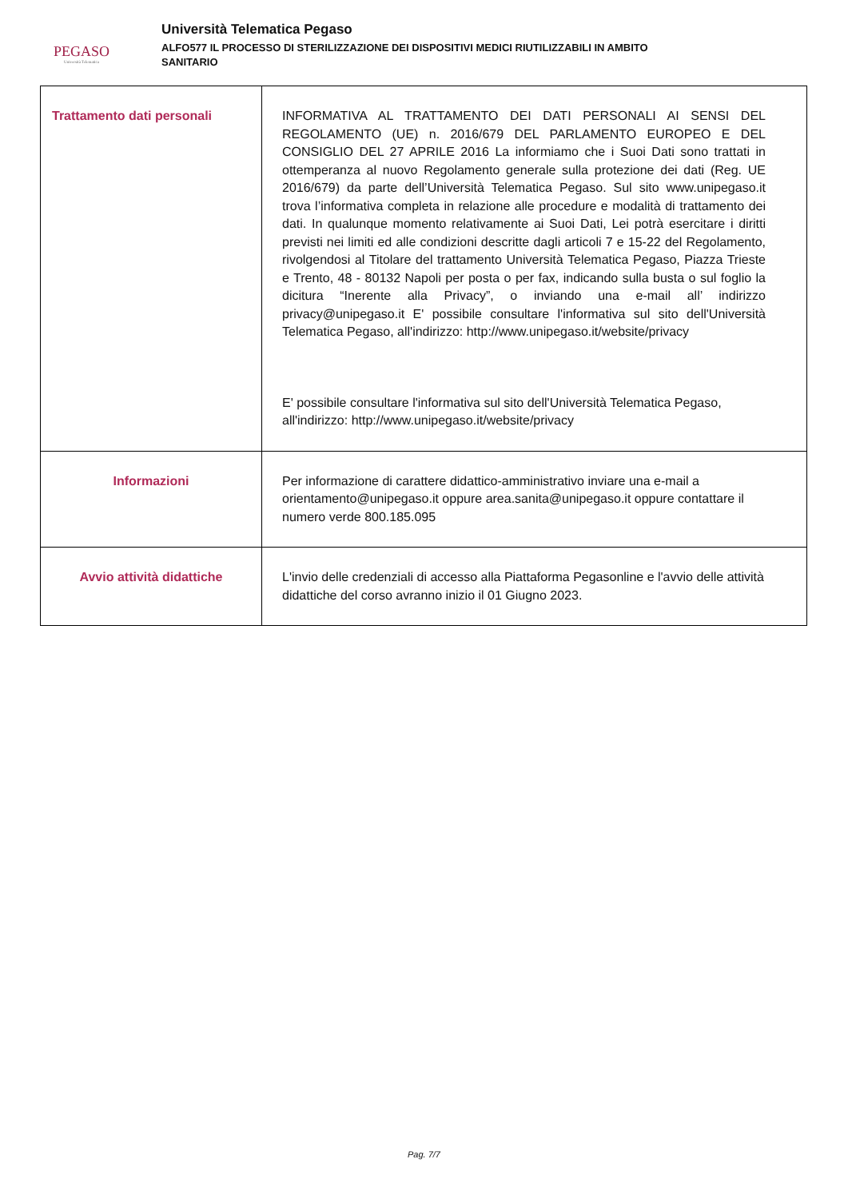PEGASO
Università Telematica
Università Telematica Pegaso
ALFO577 IL PROCESSO DI STERILIZZAZIONE DEI DISPOSITIVI MEDICI RIUTILIZZABILI IN AMBITO
SANITARIO
| Trattamento dati personali | INFORMATIVA AL TRATTAMENTO DEI DATI PERSONALI AI SENSI DEL REGOLAMENTO (UE) n. 2016/679 DEL PARLAMENTO EUROPEO E DEL CONSIGLIO DEL 27 APRILE 2016 La informiamo che i Suoi Dati sono trattati in ottemperanza al nuovo Regolamento generale sulla protezione dei dati (Reg. UE 2016/679) da parte dell’Università Telematica Pegaso. Sul sito www.unipegaso.it trova l’informativa completa in relazione alle procedure e modalità di trattamento dei dati. In qualunque momento relativamente ai Suoi Dati, Lei potrà esercitare i diritti previsti nei limiti ed alle condizioni descritte dagli articoli 7 e 15-22 del Regolamento, rivolgendosi al Titolare del trattamento Università Telematica Pegaso, Piazza Trieste e Trento, 48 - 80132 Napoli per posta o per fax, indicando sulla busta o sul foglio la dicitura “Inerente alla Privacy”, o inviando una e-mail all’ indirizzo privacy@unipegaso.it E' possibile consultare l'informativa sul sito dell'Università Telematica Pegaso, all'indirizzo: http://www.unipegaso.it/website/privacy E' possibile consultare l'informativa sul sito dell'Università Telematica Pegaso, all'indirizzo: http://www.unipegaso.it/website/privacy |
| Informazioni | Per informazione di carattere didattico-amministrativo inviare una e-mail a orientamento@unipegaso.it oppure area.sanita@unipegaso.it oppure contattare il numero verde 800.185.095 |
| Avvio attività didattiche | L'invio delle credenziali di accesso alla Piattaforma Pegasonline e l'avvio delle attività didattiche del corso avranno inizio il 01 Giugno 2023. |
Pag. 7/7